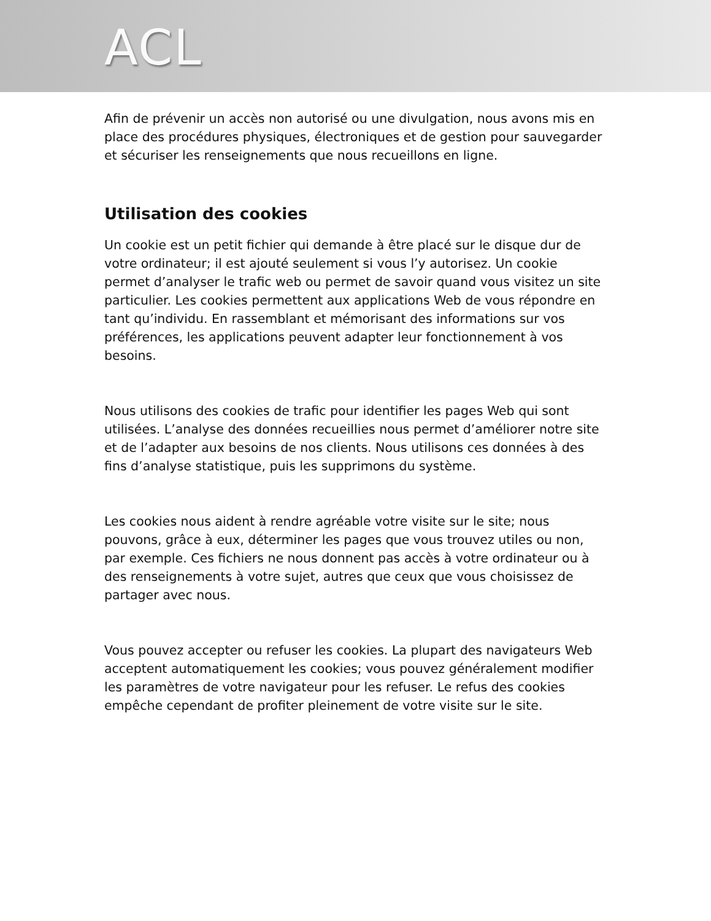ACL
Afin de prévenir un accès non autorisé ou une divulgation, nous avons mis en place des procédures physiques, électroniques et de gestion pour sauvegarder et sécuriser les renseignements que nous recueillons en ligne.
Utilisation des cookies
Un cookie est un petit fichier qui demande à être placé sur le disque dur de votre ordinateur; il est ajouté seulement si vous l’y autorisez. Un cookie permet d’analyser le trafic web ou permet de savoir quand vous visitez un site particulier. Les cookies permettent aux applications Web de vous répondre en tant qu’individu. En rassemblant et mémorisant des informations sur vos préférences, les applications peuvent adapter leur fonctionnement à vos besoins.
Nous utilisons des cookies de trafic pour identifier les pages Web qui sont utilisées. L’analyse des données recueillies nous permet d’améliorer notre site et de l’adapter aux besoins de nos clients. Nous utilisons ces données à des fins d’analyse statistique, puis les supprimons du système.
Les cookies nous aident à rendre agréable votre visite sur le site; nous pouvons, grâce à eux, déterminer les pages que vous trouvez utiles ou non, par exemple. Ces fichiers ne nous donnent pas accès à votre ordinateur ou à des renseignements à votre sujet, autres que ceux que vous choisissez de partager avec nous.
Vous pouvez accepter ou refuser les cookies. La plupart des navigateurs Web acceptent automatiquement les cookies; vous pouvez généralement modifier les paramètres de votre navigateur pour les refuser. Le refus des cookies empêche cependant de profiter pleinement de votre visite sur le site.